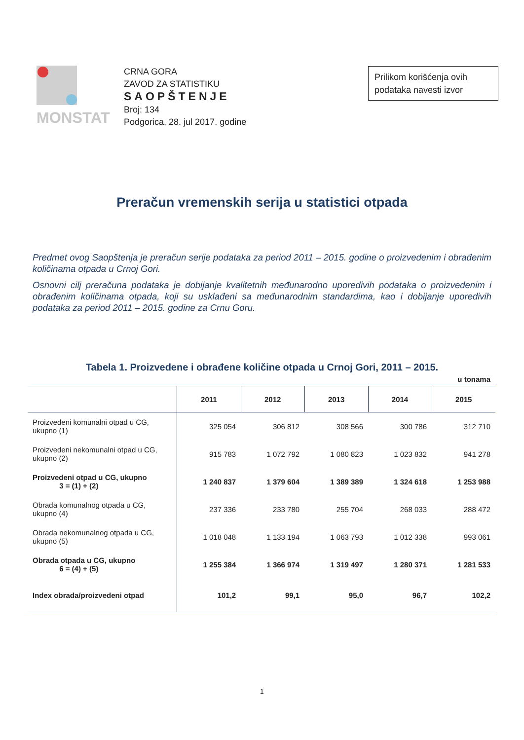MONSTAT
CRNA GORA
ZAVOD ZA STATISTIKU
SAOPŠTENJE
Broj: 134
Podgorica, 28. jul 2017. godine
Prilikom korišćenja ovih podataka navesti izvor
Preračun vremenskih serija u statistici otpada
Predmet ovog Saopštenja je preračun serije podataka za period 2011 – 2015. godine o proizvedenim i obrađenim količinama otpada u Crnoj Gori.
Osnovni cilj preračuna podataka je dobijanje kvalitetnih međunarodno uporedivih podataka o proizvedenim i obrađenim količinama otpada, koji su usklađeni sa međunarodnim standardima, kao i dobijanje uporedivih podataka za period 2011 – 2015. godine za Crnu Goru.
Tabela 1. Proizvedene i obrađene količine otpada u Crnoj Gori, 2011 – 2015.
u tonama
| | 2011 | 2012 | 2013 | 2014 | 2015 |
| --- | --- | --- | --- | --- | --- |
| Proizvedeni komunalni otpad u CG, ukupno (1) | 325 054 | 306 812 | 308 566 | 300 786 | 312 710 |
| Proizvedeni nekomunalni otpad u CG, ukupno (2) | 915 783 | 1 072 792 | 1 080 823 | 1 023 832 | 941 278 |
| Proizvedeni otpad u CG, ukupno 3 = (1) + (2) | 1 240 837 | 1 379 604 | 1 389 389 | 1 324 618 | 1 253 988 |
| Obrada komunalnog otpada u CG, ukupno (4) | 237 336 | 233 780 | 255 704 | 268 033 | 288 472 |
| Obrada nekomunalnog otpada u CG, ukupno (5) | 1 018 048 | 1 133 194 | 1 063 793 | 1 012 338 | 993 061 |
| Obrada otpada u CG, ukupno 6 = (4) + (5) | 1 255 384 | 1 366 974 | 1 319 497 | 1 280 371 | 1 281 533 |
| Index obrada/proizvedeni otpad | 101,2 | 99,1 | 95,0 | 96,7 | 102,2 |
1